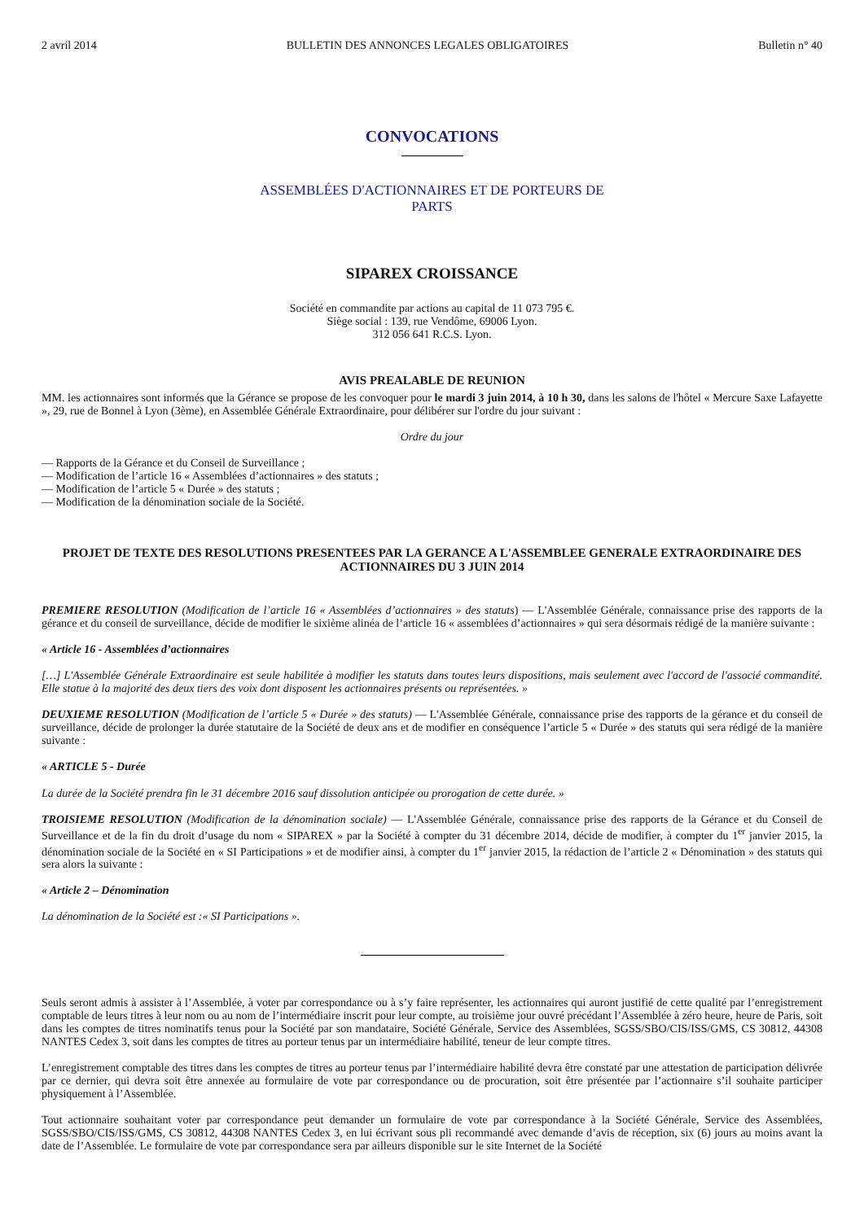2 avril 2014 BULLETIN DES ANNONCES LEGALES OBLIGATOIRES Bulletin n° 40
CONVOCATIONS
ASSEMBLÉES D'ACTIONNAIRES ET DE PORTEURS DE
PARTS
SIPAREX CROISSANCE
Société en commandite par actions au capital de 11 073 795 €.
Siège social : 139, rue Vendôme, 69006 Lyon.
312 056 641 R.C.S. Lyon.
AVIS PREALABLE DE REUNION
MM. les actionnaires sont informés que la Gérance se propose de les convoquer pour le mardi 3 juin 2014, à 10 h 30, dans les salons de l'hôtel « Mercure Saxe Lafayette », 29, rue de Bonnel à Lyon (3ème), en Assemblée Générale Extraordinaire, pour délibérer sur l'ordre du jour suivant :
Ordre du jour
— Rapports de la Gérance et du Conseil de Surveillance ;
— Modification de l’article 16 « Assemblées d’actionnaires » des statuts ;
— Modification de l’article 5 « Durée » des statuts ;
— Modification de la dénomination sociale de la Société.
PROJET DE TEXTE DES RESOLUTIONS PRESENTEES PAR LA GERANCE A L'ASSEMBLEE GENERALE EXTRAORDINAIRE DES ACTIONNAIRES DU 3 JUIN 2014
PREMIERE RESOLUTION (Modification de l’article 16 « Assemblées d’actionnaires » des statuts) — L'Assemblée Générale, connaissance prise des rapports de la gérance et du conseil de surveillance, décide de modifier le sixième alinéa de l’article 16 « assemblées d’actionnaires » qui sera désormais rédigé de la manière suivante :
« Article 16 - Assemblées d’actionnaires
[…] L'Assemblée Générale Extraordinaire est seule habilitée à modifier les statuts dans toutes leurs dispositions, mais seulement avec l'accord de l'associé commandité. Elle statue à la majorité des deux tiers des voix dont disposent les actionnaires présents ou représentées. »
DEUXIEME RESOLUTION (Modification de l’article 5 « Durée » des statuts) — L'Assemblée Générale, connaissance prise des rapports de la gérance et du conseil de surveillance, décide de prolonger la durée statutaire de la Société de deux ans et de modifier en conséquence l’article 5 « Durée » des statuts qui sera rédigé de la manière suivante :
« ARTICLE 5 - Durée
La durée de la Société prendra fin le 31 décembre 2016 sauf dissolution anticipée ou prorogation de cette durée. »
TROISIEME RESOLUTION (Modification de la dénomination sociale) — L'Assemblée Générale, connaissance prise des rapports de la Gérance et du Conseil de Surveillance et de la fin du droit d’usage du nom « SIPAREX » par la Société à compter du 31 décembre 2014, décide de modifier, à compter du 1<sup>er</sup> janvier 2015, la dénomination sociale de la Société en « SI Participations » et de modifier ainsi, à compter du 1<sup>er</sup> janvier 2015, la rédaction de l’article 2 « Dénomination » des statuts qui sera alors la suivante :
« Article 2 – Dénomination
La dénomination de la Société est :« SI Participations ».
Seuls seront admis à assister à l’Assemblée, à voter par correspondance ou à s’y faire représenter, les actionnaires qui auront justifié de cette qualité par l’enregistrement comptable de leurs titres à leur nom ou au nom de l’intermédiaire inscrit pour leur compte, au troisième jour ouvré précédant l’Assemblée à zéro heure, heure de Paris, soit dans les comptes de titres nominatifs tenus pour la Société par son mandataire, Société Générale, Service des Assemblées, SGSS/SBO/CIS/ISS/GMS, CS 30812, 44308 NANTES Cedex 3, soit dans les comptes de titres au porteur tenus par un intermédiaire habilité, teneur de leur compte titres.
L’enregistrement comptable des titres dans les comptes de titres au porteur tenus par l’intermédiaire habilité devra être constaté par une attestation de participation délivrée par ce dernier, qui devra soit être annexée au formulaire de vote par correspondance ou de procuration, soit être présentée par l’actionnaire s’il souhaite participer physiquement à l’Assemblée.
Tout actionnaire souhaitant voter par correspondance peut demander un formulaire de vote par correspondance à la Société Générale, Service des Assemblées, SGSS/SBO/CIS/ISS/GMS, CS 30812, 44308 NANTES Cedex 3, en lui écrivant sous pli recommandé avec demande d’avis de réception, six (6) jours au moins avant la date de l’Assemblée. Le formulaire de vote par correspondance sera par ailleurs disponible sur le site Internet de la Société